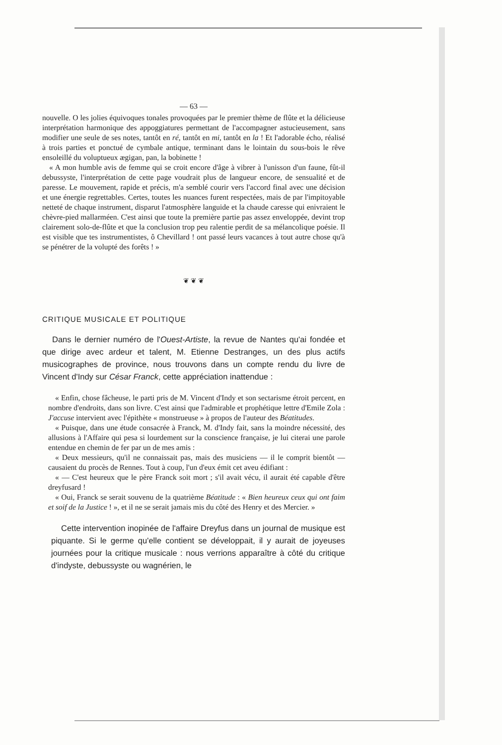— 63 —
nouvelle. O les jolies équivoques tonales provoquées par le premier thème de flûte et la délicieuse interprétation harmonique des appoggiatures permettant de l'accompagner astucieusement, sans modifier une seule de ses notes, tantôt en ré, tantôt en mi, tantôt en la ! Et l'adorable écho, réalisé à trois parties et ponctué de cymbale antique, terminant dans le lointain du sous-bois le rêve ensoleillé du voluptueux ægigan, pan, la bobinette !
« A mon humble avis de femme qui se croit encore d'âge à vibrer à l'unisson d'un faune, fût-il debussyste, l'interprétation de cette page voudrait plus de langueur encore, de sensualité et de paresse. Le mouvement, rapide et précis, m'a semblé courir vers l'accord final avec une décision et une énergie regrettables. Certes, toutes les nuances furent respectées, mais de par l'impitoyable netteté de chaque instrument, disparut l'atmosphère languide et la chaude caresse qui enivraient le chèvre-pied mallarméen. C'est ainsi que toute la première partie pas assez enveloppée, devint trop clairement solo-de-flûte et que la conclusion trop peu ralentie perdit de sa mélancolique poésie. Il est visible que tes instrumentistes, ô Chevillard ! ont passé leurs vacances à tout autre chose qu'à se pénétrer de la volupté des forêts ! »
❦ ❦ ❦
CRITIQUE MUSICALE ET POLITIQUE
Dans le dernier numéro de l'Ouest-Artiste, la revue de Nantes qu'ai fondée et que dirige avec ardeur et talent, M. Etienne Destranges, un des plus actifs musicographes de province, nous trouvons dans un compte rendu du livre de Vincent d'Indy sur César Franck, cette appréciation inattendue :
« Enfin, chose fâcheuse, le parti pris de M. Vincent d'Indy et son sectarisme étroit percent, en nombre d'endroits, dans son livre. C'est ainsi que l'admirable et prophétique lettre d'Emile Zola : J'accuse intervient avec l'épithète « monstrueuse » à propos de l'auteur des Béatitudes.
« Puisque, dans une étude consacrée à Franck, M. d'Indy fait, sans la moindre nécessité, des allusions à l'Affaire qui pesa si lourdement sur la conscience française, je lui citerai une parole entendue en chemin de fer par un de mes amis :
« Deux messieurs, qu'il ne connaissait pas, mais des musiciens — il le comprit bientôt — causaient du procès de Rennes. Tout à coup, l'un d'eux émit cet aveu édifiant :
« — C'est heureux que le père Franck soit mort ; s'il avait vécu, il aurait été capable d'être dreyfusard !
« Oui, Franck se serait souvenu de la quatrième Béatitude : « Bien heureux ceux qui ont faim et soif de la Justice ! », et il ne se serait jamais mis du côté des Henry et des Mercier. »
Cette intervention inopinée de l'affaire Dreyfus dans un journal de musique est piquante. Si le germe qu'elle contient se développait, il y aurait de joyeuses journées pour la critique musicale : nous verrions apparaître à côté du critique d'indyste, debussyste ou wagnérien, le